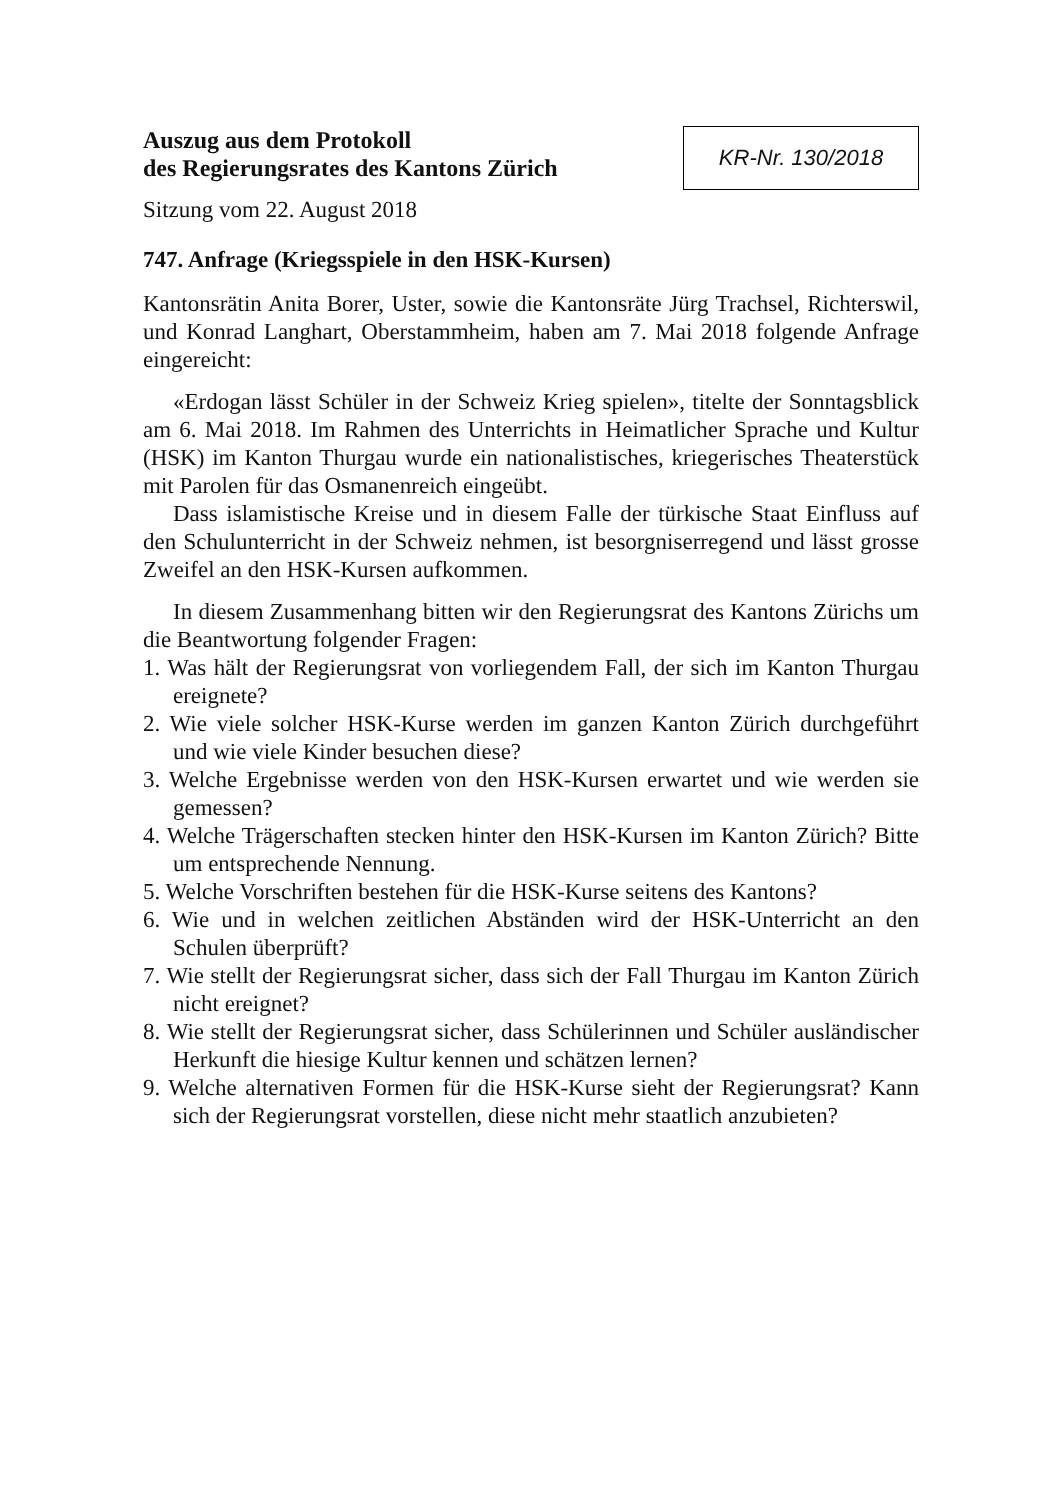Auszug aus dem Protokoll
des Regierungsrates des Kantons Zürich
KR-Nr. 130/2018
Sitzung vom 22. August 2018
747. Anfrage (Kriegsspiele in den HSK-Kursen)
Kantonsrätin Anita Borer, Uster, sowie die Kantonsräte Jürg Trachsel, Richterswil, und Konrad Langhart, Oberstammheim, haben am 7. Mai 2018 folgende Anfrage eingereicht:
«Erdogan lässt Schüler in der Schweiz Krieg spielen», titelte der Sonntagsblick am 6. Mai 2018. Im Rahmen des Unterrichts in Heimatlicher Sprache und Kultur (HSK) im Kanton Thurgau wurde ein nationalistisches, kriegerisches Theaterstück mit Parolen für das Osmanenreich eingeübt.
Dass islamistische Kreise und in diesem Falle der türkische Staat Einfluss auf den Schulunterricht in der Schweiz nehmen, ist besorgniserregend und lässt grosse Zweifel an den HSK-Kursen aufkommen.
In diesem Zusammenhang bitten wir den Regierungsrat des Kantons Zürichs um die Beantwortung folgender Fragen:
1. Was hält der Regierungsrat von vorliegendem Fall, der sich im Kanton Thurgau ereignete?
2. Wie viele solcher HSK-Kurse werden im ganzen Kanton Zürich durchgeführt und wie viele Kinder besuchen diese?
3. Welche Ergebnisse werden von den HSK-Kursen erwartet und wie werden sie gemessen?
4. Welche Trägerschaften stecken hinter den HSK-Kursen im Kanton Zürich? Bitte um entsprechende Nennung.
5. Welche Vorschriften bestehen für die HSK-Kurse seitens des Kantons?
6. Wie und in welchen zeitlichen Abständen wird der HSK-Unterricht an den Schulen überprüft?
7. Wie stellt der Regierungsrat sicher, dass sich der Fall Thurgau im Kanton Zürich nicht ereignet?
8. Wie stellt der Regierungsrat sicher, dass Schülerinnen und Schüler ausländischer Herkunft die hiesige Kultur kennen und schätzen lernen?
9. Welche alternativen Formen für die HSK-Kurse sieht der Regierungsrat? Kann sich der Regierungsrat vorstellen, diese nicht mehr staatlich anzubieten?